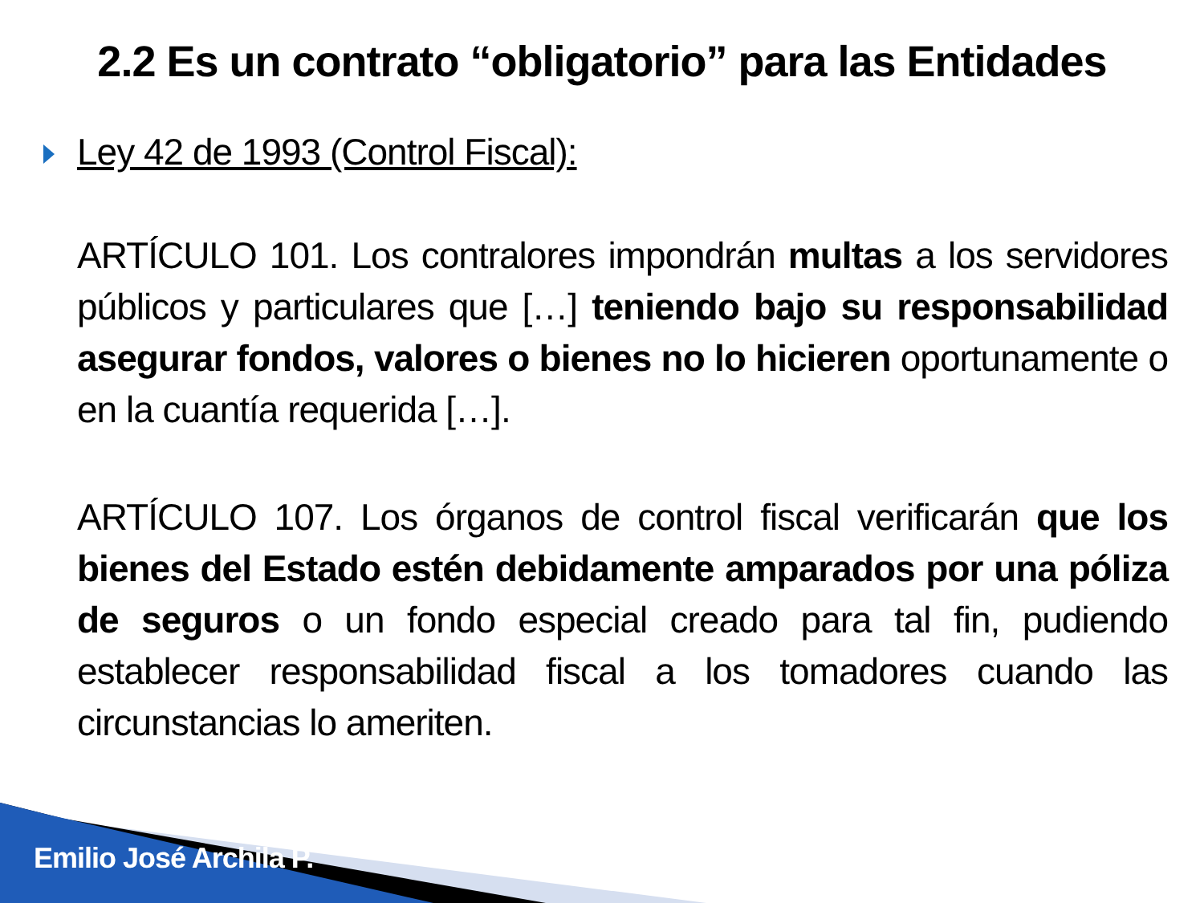2.2 Es un contrato “obligatorio” para las Entidades
Ley 42 de 1993 (Control Fiscal):
ARTÍCULO 101. Los contralores impondrán multas a los servidores públicos y particulares que […] teniendo bajo su responsabilidad asegurar fondos, valores o bienes no lo hicieren oportunamente o en la cuantía requerida […].
ARTÍCULO 107. Los órganos de control fiscal verificarán que los bienes del Estado estén debidamente amparados por una póliza de seguros o un fondo especial creado para tal fin, pudiendo establecer responsabilidad fiscal a los tomadores cuando las circunstancias lo ameriten.
Emilio José Archila P.